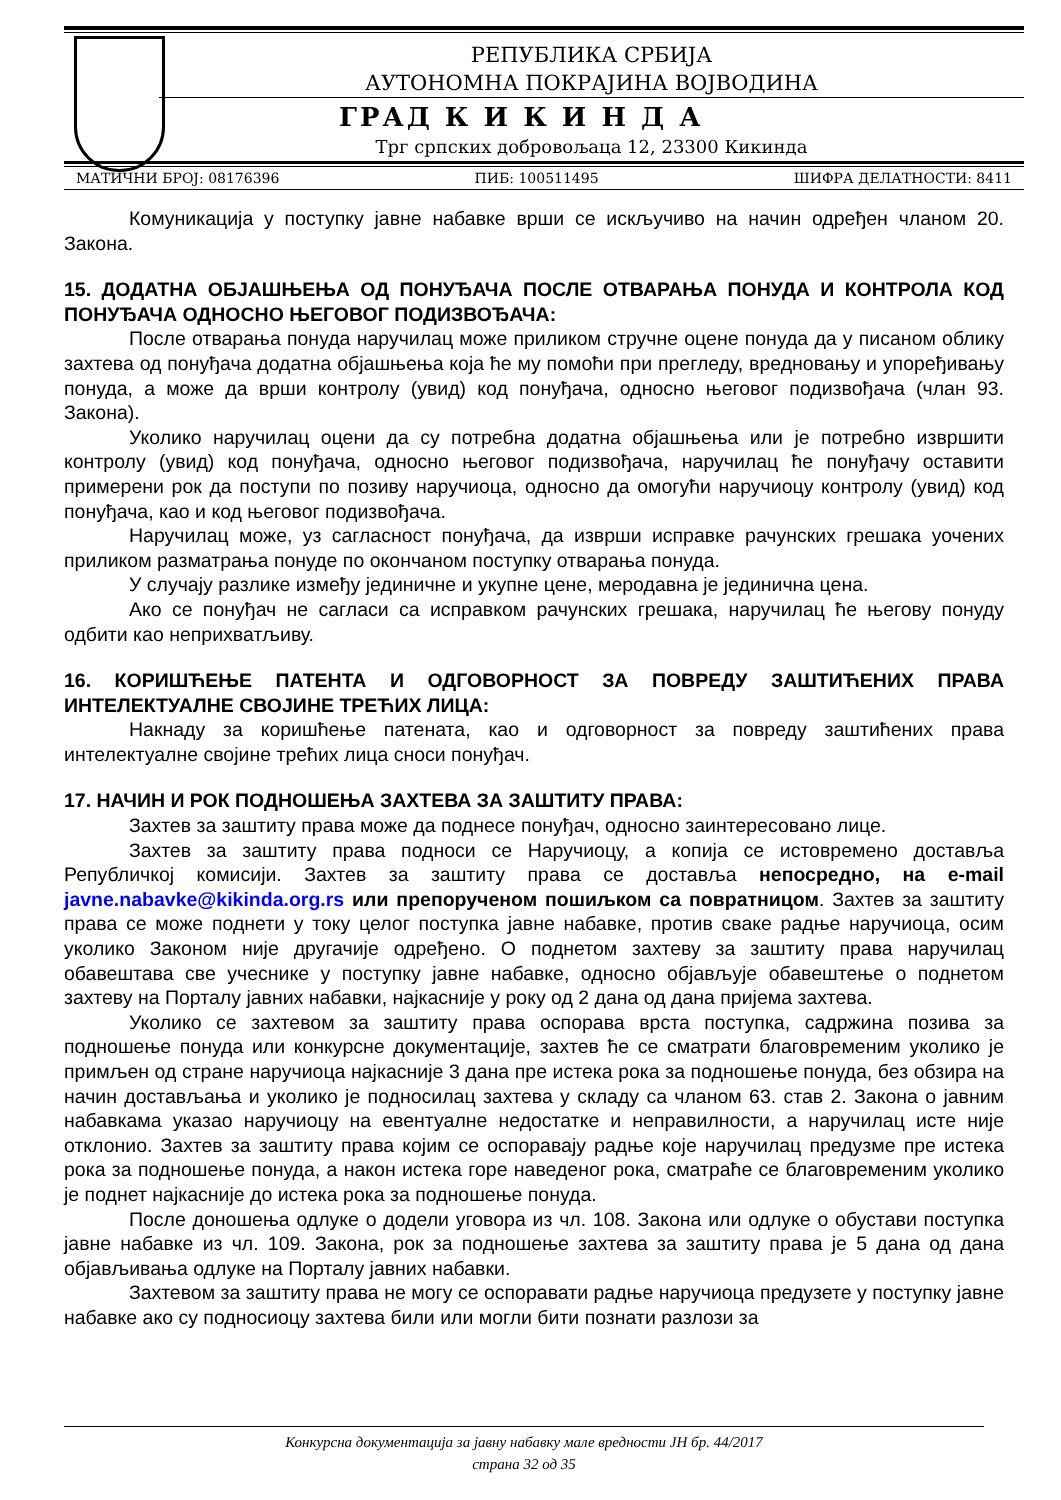РЕПУБЛИКА СРБИЈА
АУТОНОМНА ПОКРАЈИНА ВОЈВОДИНА
ГРАД К И К И Н Д А
Трг српских добровољаца 12, 23300 Кикинда
МАТИЧНИ БРОЈ: 08176396 ПИБ: 100511495 ШИФРА ДЕЛАТНОСТИ: 8411
Комуникација у поступку јавне набавке врши се искључиво на начин одређен чланом 20. Закона.
15. ДОДАТНА ОБЈАШЊЕЊА ОД ПОНУЂАЧА ПОСЛЕ ОТВАРАЊА ПОНУДА И КОНТРОЛА КОД ПОНУЂАЧА ОДНОСНО ЊЕГОВОГ ПОДИЗВОЂАЧА:
После отварања понуда наручилац може приликом стручне оцене понуда да у писаном облику захтева од понуђача додатна објашњења која ће му помоћи при прегледу, вредновању и упоређивању понуда, а може да врши контролу (увид) код понуђача, односно његовог подизвођача (члан 93. Закона).
Уколико наручилац оцени да су потребна додатна објашњења или је потребно извршити контролу (увид) код понуђача, односно његовог подизвођача, наручилац ће понуђачу оставити примерени рок да поступи по позиву наручиоца, односно да омогући наручиоцу контролу (увид) код понуђача, као и код његовог подизвођача.
Наручилац може, уз сагласност понуђача, да изврши исправке рачунских грешака уочених приликом разматрања понуде по окончаном поступку отварања понуда.
У случају разлике између јединичне и укупне цене, меродавна је јединична цена.
Ако се понуђач не сагласи са исправком рачунских грешака, наручилац ће његову понуду одбити као неприхватљиву.
16. КОРИШЋЕЊЕ ПАТЕНТА И ОДГОВОРНОСТ ЗА ПОВРЕДУ ЗАШТИЋЕНИХ ПРАВА ИНТЕЛЕКТУАЛНЕ СВОЈИНЕ ТРЕЋИХ ЛИЦА:
Накнаду за коришћење патената, као и одговорност за повреду заштићених права интелектуалне својине трећих лица сноси понуђач.
17. НАЧИН И РОК ПОДНОШЕЊА ЗАХТЕВА ЗА ЗАШТИТУ ПРАВА:
Захтев за заштиту права може да поднесе понуђач, односно заинтересовано лице.
Захтев за заштиту права подноси се Наручиоцу, а копија се истовремено доставља Републичкој комисији. Захтев за заштиту права се доставља непосредно, на e-mail javne.nabavke@kikinda.org.rs или препорученом пошиљком са повратницом. Захтев за заштиту права се може поднети у току целог поступка јавне набавке, против сваке радње наручиоца, осим уколико Законом није другачије одређено. О поднетом захтеву за заштиту права наручилац обавештава све учеснике у поступку јавне набавке, односно објављује обавештење о поднетом захтеву на Порталу јавних набавки, најкасније у року од 2 дана од дана пријема захтева.
Уколико се захтевом за заштиту права оспорава врста поступка, садржина позива за подношење понуда или конкурсне документације, захтев ће се сматрати благовременим уколико је примљен од стране наручиоца најкасније 3 дана пре истека рока за подношење понуда, без обзира на начин достављања и уколико је подносилац захтева у складу са чланом 63. став 2. Закона о јавним набавкама указао наручиоцу на евентуалне недостатке и неправилности, а наручилац исте није отклонио. Захтев за заштиту права којим се оспоравају радње које наручилац предузме пре истека рока за подношење понуда, а након истека горе наведеног рока, сматраће се благовременим уколико је поднет најкасније до истека рока за подношење понуда.
После доношења одлуке о додели уговора из чл. 108. Закона или одлуке о обустави поступка јавне набавке из чл. 109. Закона, рок за подношење захтева за заштиту права је 5 дана од дана објављивања одлуке на Порталу јавних набавки.
Захтевом за заштиту права не могу се оспоравати радње наручиоца предузете у поступку јавне набавке ако су подносиоцу захтева били или могли бити познати разлози за
Конкурсна документација за јавну набавку мале вредности ЈН бр. 44/2017
страна 32 од 35